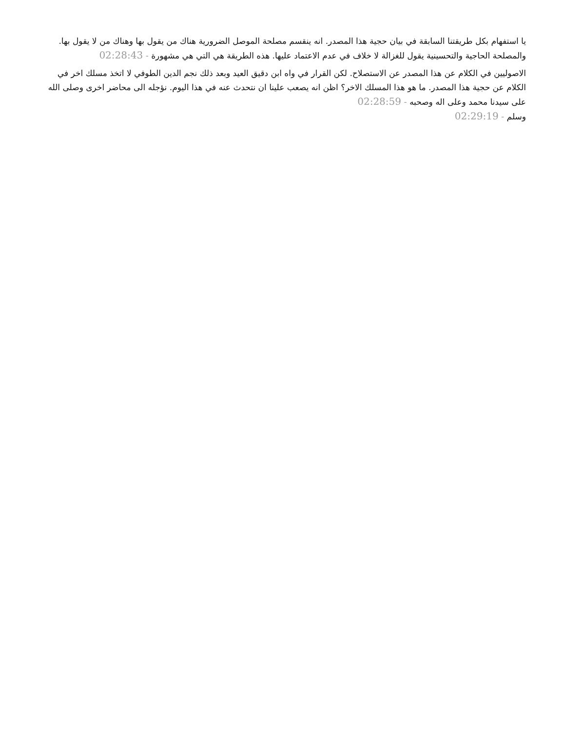يا استفهام بكل طريقتنا السابقة في بيان حجية هذا المصدر. انه ينقسم مصلحة الموصل الضرورية هناك من يقول بها وهناك من لا يقول بها. والمصلحة الحاجية والتحسينية يقول للغزالة لا خلاف في عدم الاعتماد عليها. هذه الطريقة هي التي هي مشهورة - 02:28:43
الاصوليين في الكلام عن هذا المصدر عن الاستصلاح. لكن القرار في واه ابن دقيق العيد وبعد ذلك نجم الدين الطوفي لا اتخذ مسلك اخر في الكلام عن حجية هذا المصدر. ما هو هذا المسلك الاخر؟ اظن انه يصعب علينا ان نتحدث عنه في هذا اليوم. نؤجله الى محاضر اخرى وصلى الله على سيدنا محمد وعلى اله وصحبه - 02:28:59
وسلم - 02:29:19